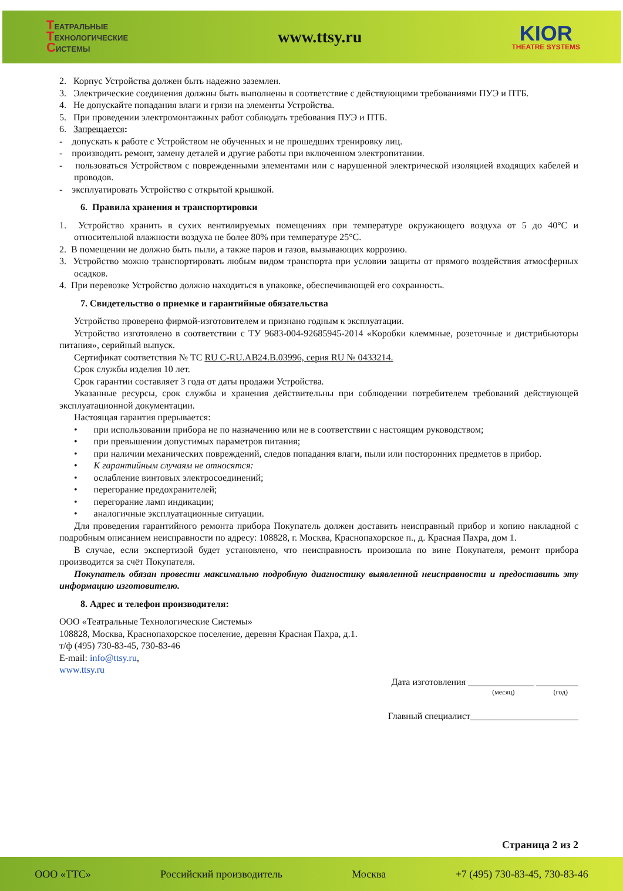ТЕАТРАЛЬНЫЕ
ТЕХНОЛОГИЧЕСКИЕ
СИСТЕМЫ
www.ttsy.ru
KIOR
THEATRE SYSTEMS
2. Корпус Устройства должен быть надежно заземлен.
3. Электрические соединения должны быть выполнены в соответствие с действующими требованиями ПУЭ и ПТБ.
4. Не допускайте попадания влаги и грязи на элементы Устройства.
5. При проведении электромонтажных работ соблюдать требования ПУЭ и ПТБ.
6. Запрещается:
- допускать к работе с Устройством не обученных и не прошедших тренировку лиц.
- производить ремонт, замену деталей и другие работы при включенном электропитании.
- пользоваться Устройством с поврежденными элементами или с нарушенной электрической изоляцией входящих кабелей и проводов.
- эксплуатировать Устройство с открытой крышкой.
6. Правила хранения и транспортировки
1. Устройство хранить в сухих вентилируемых помещениях при температуре окружающего воздуха от 5 до 40°С и относительной влажности воздуха не более 80% при температуре 25°С.
2. В помещении не должно быть пыли, а также паров и газов, вызывающих коррозию.
3. Устройство можно транспортировать любым видом транспорта при условии защиты от прямого воздействия атмосферных осадков.
4. При перевозке Устройство должно находиться в упаковке, обеспечивающей его сохранность.
7. Свидетельство о приемке и гарантийные обязательства
Устройство проверено фирмой-изготовителем и признано годным к эксплуатации.
Устройство изготовлено в соответствии с ТУ 9683-004-92685945-2014 «Коробки клеммные, розеточные и дистрибьюторы питания», серийный выпуск.
Сертификат соответствия № ТС RU C-RU.AB24.B.03996, серия RU № 0433214.
Срок службы изделия 10 лет.
Срок гарантии составляет 3 года от даты продажи Устройства.
Указанные ресурсы, срок службы и хранения действительны при соблюдении потребителем требований действующей эксплуатационной документации.
Настоящая гарантия прерывается:
• при использовании прибора не по назначению или не в соответствии с настоящим руководством;
• при превышении допустимых параметров питания;
• при наличии механических повреждений, следов попадания влаги, пыли или посторонних предметов в прибор.
• К гарантийным случаям не относятся:
• ослабление винтовых электросоединений;
• перегорание предохранителей;
• перегорание ламп индикации;
• аналогичные эксплуатационные ситуации.
Для проведения гарантийного ремонта прибора Покупатель должен доставить неисправный прибор и копию накладной с подробным описанием неисправности по адресу: 108828, г. Москва, Краснопахорское п., д. Красная Пахра, дом 1.
В случае, если экспертизой будет установлено, что неисправность произошла по вине Покупателя, ремонт прибора производится за счёт Покупателя.
Покупатель обязан провести максимально подробную диагностику выявленной неисправности и предоставить эту информацию изготовителю.
8. Адрес и телефон производителя:
ООО «Театральные Технологические Системы»
108828, Москва, Краснопахорское поселение, деревня Красная Пахра, д.1.
т/ф (495) 730-83-45, 730-83-46
E-mail: info@ttsy.ru,
www.ttsy.ru
Дата изготовления ______________ _________
(месяц) (год)
Главный специалист_______________________
Страница 2 из 2
ООО «ТТС» Российский производитель Москва +7 (495) 730-83-45, 730-83-46